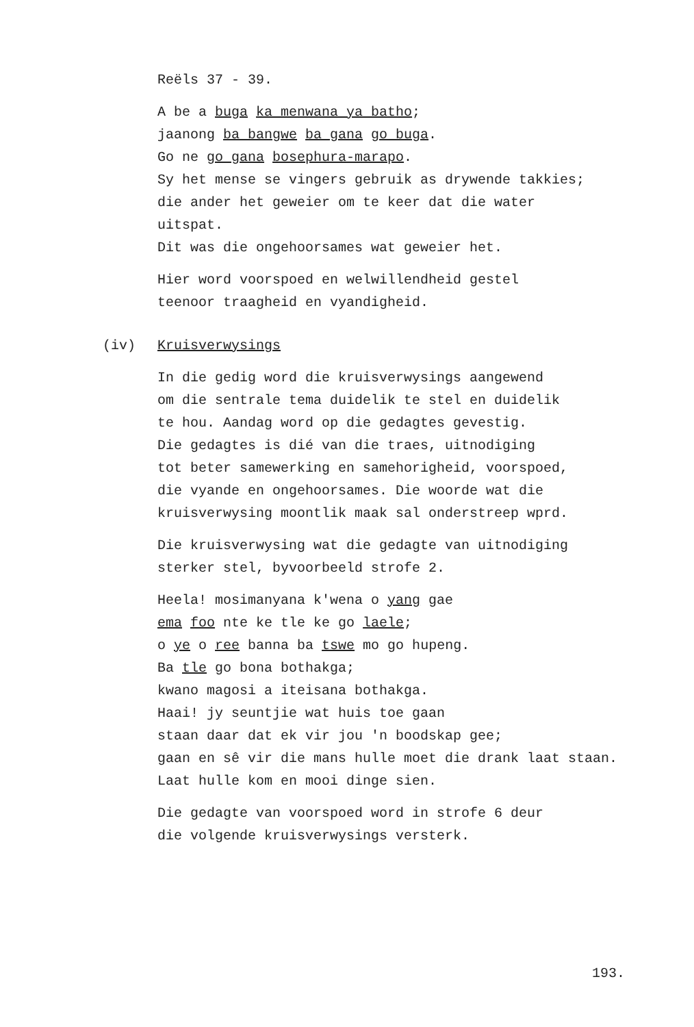Reëls 37 - 39.
A be a buga ka menwana ya batho;
jaanong ba bangwe ba gana go buga.
Go ne go gana bosephura-marapo.
Sy het mense se vingers gebruik as drywende takkies;
die ander het geweier om te keer dat die water
uitspat.
Dit was die ongehoorsames wat geweier het.
Hier word voorspoed en welwillendheid gestel
teenoor traagheid en vyandigheid.
(iv) Kruisverwysings
In die gedig word die kruisverwysings aangewend
om die sentrale tema duidelik te stel en duidelik
te hou. Aandag word op die gedagtes gevestig.
Die gedagtes is dié van die traes, uitnodiging
tot beter samewerking en samehorigheid, voorspoed,
die vyande en ongehoorsames. Die woorde wat die
kruisverwysing moontlik maak sal onderstreep wprd.
Die kruisverwysing wat die gedagte van uitnodiging
sterker stel, byvoorbeeld strofe 2.
Heela! mosimanyana k'wena o yang gae
ema foo nte ke tle ke go laele;
o ye o ree banna ba tswe mo go hupeng.
Ba tle go bona bothakga;
kwano magosi a iteisana bothakga.
Haai! jy seuntjie wat huis toe gaan
staan daar dat ek vir jou 'n boodskap gee;
gaan en sê vir die mans hulle moet die drank laat staan.
Laat hulle kom en mooi dinge sien.
Die gedagte van voorspoed word in strofe 6 deur
die volgende kruisverwysings versterk.
193.